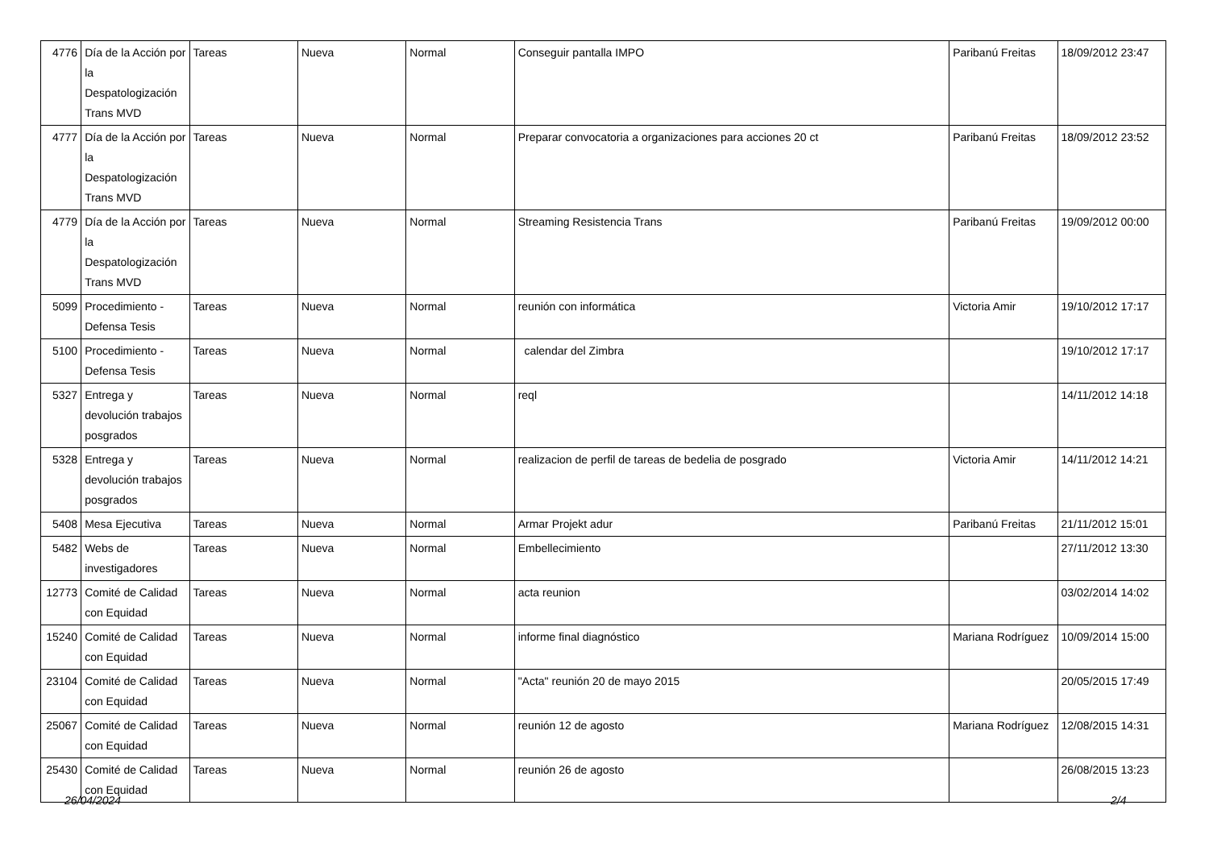| 4776 | Día de la Acción por la Despatologización Trans MVD | Tareas | Nueva | Normal | Conseguir pantalla IMPO | Paribanú Freitas | 18/09/2012 23:47 |
| 4777 | Día de la Acción por la Despatologización Trans MVD | Tareas | Nueva | Normal | Preparar convocatoria a organizaciones para acciones 20 ct | Paribanú Freitas | 18/09/2012 23:52 |
| 4779 | Día de la Acción por la Despatologización Trans MVD | Tareas | Nueva | Normal | Streaming Resistencia Trans | Paribanú Freitas | 19/09/2012 00:00 |
| 5099 | Procedimiento - Defensa Tesis | Tareas | Nueva | Normal | reunión con informática | Victoria Amir | 19/10/2012 17:17 |
| 5100 | Procedimiento - Defensa Tesis | Tareas | Nueva | Normal | calendar del Zimbra | | 19/10/2012 17:17 |
| 5327 | Entrega y devolución trabajos posgrados | Tareas | Nueva | Normal | reql | | 14/11/2012 14:18 |
| 5328 | Entrega y devolución trabajos posgrados | Tareas | Nueva | Normal | realizacion de perfil de tareas de bedelia de posgrado | Victoria Amir | 14/11/2012 14:21 |
| 5408 | Mesa Ejecutiva | Tareas | Nueva | Normal | Armar Projekt adur | Paribanú Freitas | 21/11/2012 15:01 |
| 5482 | Webs de investigadores | Tareas | Nueva | Normal | Embellecimiento | | 27/11/2012 13:30 |
| 12773 | Comité de Calidad con Equidad | Tareas | Nueva | Normal | acta reunion | | 03/02/2014 14:02 |
| 15240 | Comité de Calidad con Equidad | Tareas | Nueva | Normal | informe final diagnóstico | Mariana Rodríguez | 10/09/2014 15:00 |
| 23104 | Comité de Calidad con Equidad | Tareas | Nueva | Normal | "Acta" reunión 20 de mayo 2015 | | 20/05/2015 17:49 |
| 25067 | Comité de Calidad con Equidad | Tareas | Nueva | Normal | reunión 12 de agosto | Mariana Rodríguez | 12/08/2015 14:31 |
| 25430 | Comité de Calidad con Equidad | Tareas | Nueva | Normal | reunión 26 de agosto | | 26/08/2015 13:23 |
26/04/2024 2/4